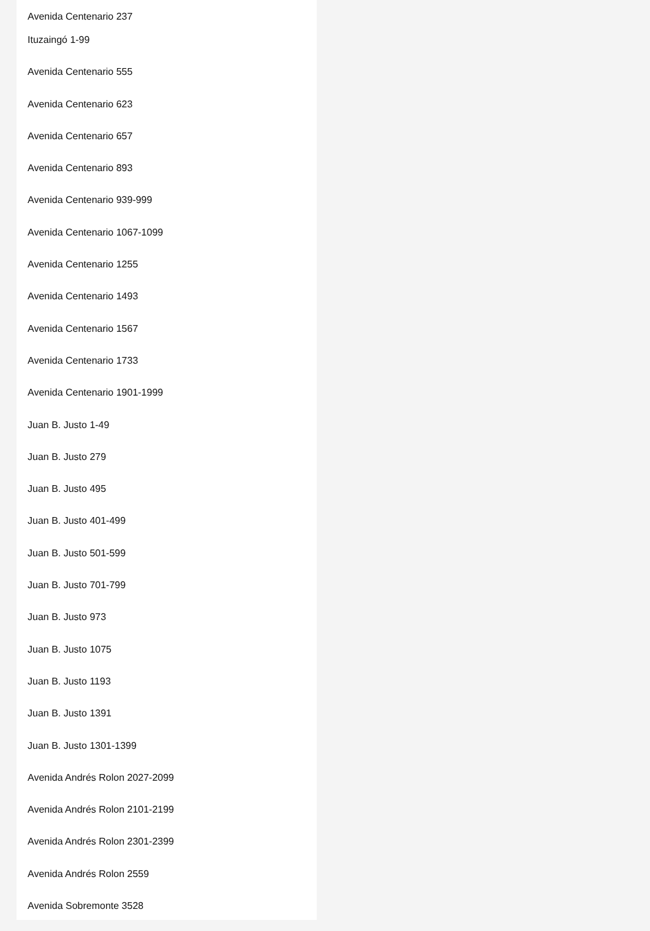Avenida Centenario 237
Ituzaingó 1-99
Avenida Centenario 555
Avenida Centenario 623
Avenida Centenario 657
Avenida Centenario 893
Avenida Centenario 939-999
Avenida Centenario 1067-1099
Avenida Centenario 1255
Avenida Centenario 1493
Avenida Centenario 1567
Avenida Centenario 1733
Avenida Centenario 1901-1999
Juan B. Justo 1-49
Juan B. Justo 279
Juan B. Justo 495
Juan B. Justo 401-499
Juan B. Justo 501-599
Juan B. Justo 701-799
Juan B. Justo 973
Juan B. Justo 1075
Juan B. Justo 1193
Juan B. Justo 1391
Juan B. Justo 1301-1399
Avenida Andrés Rolon 2027-2099
Avenida Andrés Rolon 2101-2199
Avenida Andrés Rolon 2301-2399
Avenida Andrés Rolon 2559
Avenida Sobremonte 3528